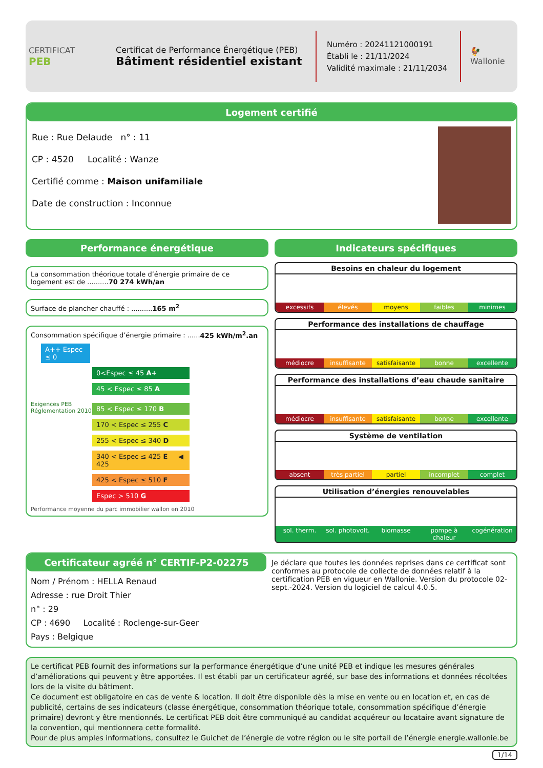CERTIFICAT
PEB
Certificat de Performance Énergétique (PEB)
Bâtiment résidentiel existant
Numéro : 20241121000191
Établi le : 21/11/2024
Validité maximale : 21/11/2034
🐓
Wallonie
Logement certifié
Rue : Rue Delaude n° : 11
CP : 4520 Localité : Wanze
Certifié comme : Maison unifamiliale
Date de construction : Inconnue
Performance énergétique
La consommation théorique totale d’énergie primaire de ce logement est de ..........70 274 kWh/an
Surface de plancher chauffé : ..........165 m<sup>2</sup>
Consommation spécifique d’énergie primaire : ......425 kWh/m<sup>2</sup>.an
A++ Espec ≤ 0
0<Espec ≤ 45 A+
45 < Espec ≤ 85 A
Exigences PEB
Réglementation 2010
85 < Espec ≤ 170 B
170 < Espec ≤ 255 C
255 < Espec ≤ 340 D
340 < Espec ≤ 425 E ◀ 425
425 < Espec ≤ 510 F
Espec > 510 G
Performance moyenne du parc immobilier wallon en 2010
Indicateurs spécifiques
Besoins en chaleur du logement
excessifs élevés moyens faibles minimes
Performance des installations de chauffage
médiocre insuffisante satisfaisante bonne excellente
Performance des installations d’eau chaude sanitaire
médiocre insuffisante satisfaisante bonne excellente
Système de ventilation
absent très partiel partiel incomplet complet
Utilisation d’énergies renouvelables
sol. therm. sol. photovolt. biomasse pompe à chaleur cogénération
Certificateur agréé n° CERTIF-P2-02275
Nom / Prénom : HELLA Renaud
Adresse : rue Droit Thier
n° : 29
CP : 4690 Localité : Roclenge-sur-Geer
Pays : Belgique
Je déclare que toutes les données reprises dans ce certificat sont conformes au protocole de collecte de données relatif à la certification PEB en vigueur en Wallonie. Version du protocole 02-sept.-2024. Version du logiciel de calcul 4.0.5.
Le certificat PEB fournit des informations sur la performance énergétique d’une unité PEB et indique les mesures générales d’améliorations qui peuvent y être apportées. Il est établi par un certificateur agréé, sur base des informations et données récoltées lors de la visite du bâtiment.
Ce document est obligatoire en cas de vente & location. Il doit être disponible dès la mise en vente ou en location et, en cas de publicité, certains de ses indicateurs (classe énergétique, consommation théorique totale, consommation spécifique d’énergie primaire) devront y être mentionnés. Le certificat PEB doit être communiqué au candidat acquéreur ou locataire avant signature de la convention, qui mentionnera cette formalité.
Pour de plus amples informations, consultez le Guichet de l’énergie de votre région ou le site portail de l’énergie energie.wallonie.be
1/14